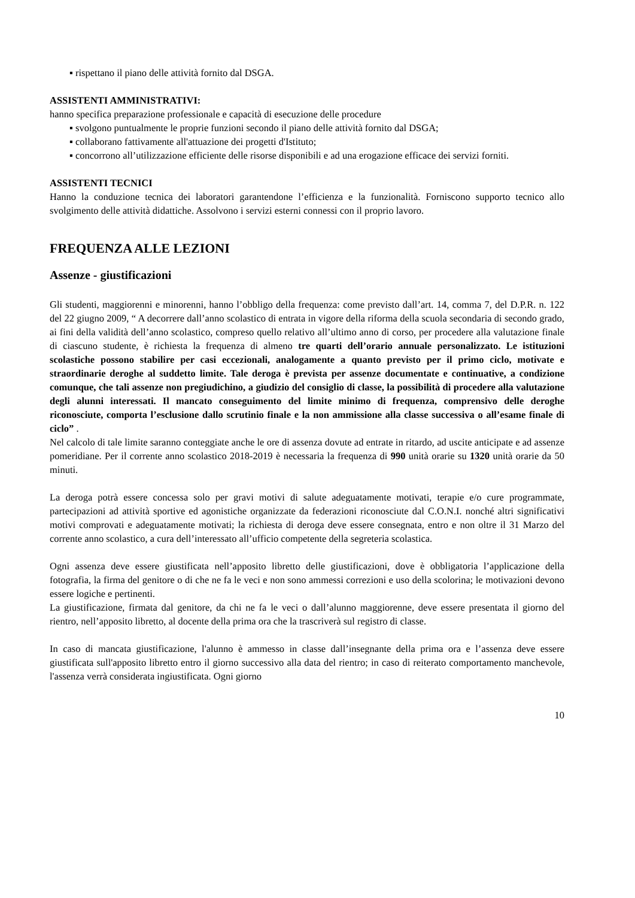▪ rispettano il piano delle attività fornito dal DSGA.
ASSISTENTI AMMINISTRATIVI:
hanno specifica preparazione professionale e capacità di esecuzione delle procedure
▪ svolgono puntualmente le proprie funzioni secondo il piano delle attività fornito dal DSGA;
▪ collaborano fattivamente all'attuazione dei progetti d'Istituto;
▪ concorrono all’utilizzazione efficiente delle risorse disponibili e ad una erogazione efficace dei servizi forniti.
ASSISTENTI TECNICI
Hanno la conduzione tecnica dei laboratori garantendone l’efficienza e la funzionalità. Forniscono supporto tecnico allo svolgimento delle attività didattiche. Assolvono i servizi esterni connessi con il proprio lavoro.
FREQUENZA ALLE LEZIONI
Assenze - giustificazioni
Gli studenti, maggiorenni e minorenni, hanno l’obbligo della frequenza: come previsto dall’art. 14, comma 7, del D.P.R. n. 122 del 22 giugno 2009, “ A decorrere dall’anno scolastico di entrata in vigore della riforma della scuola secondaria di secondo grado, ai fini della validità dell’anno scolastico, compreso quello relativo all’ultimo anno di corso, per procedere alla valutazione finale di ciascuno studente, è richiesta la frequenza di almeno tre quarti dell’orario annuale personalizzato. Le istituzioni scolastiche possono stabilire per casi eccezionali, analogamente a quanto previsto per il primo ciclo, motivate e straordinarie deroghe al suddetto limite. Tale deroga è prevista per assenze documentate e continuative, a condizione comunque, che tali assenze non pregiudichino, a giudizio del consiglio di classe, la possibilità di procedere alla valutazione degli alunni interessati. Il mancato conseguimento del limite minimo di frequenza, comprensivo delle deroghe riconosciute, comporta l’esclusione dallo scrutinio finale e la non ammissione alla classe successiva o all’esame finale di ciclo” .
Nel calcolo di tale limite saranno conteggiate anche le ore di assenza dovute ad entrate in ritardo, ad uscite anticipate e ad assenze pomeridiane. Per il corrente anno scolastico 2018-2019 è necessaria la frequenza di 990 unità orarie su 1320 unità orarie da 50 minuti.
La deroga potrà essere concessa solo per gravi motivi di salute adeguatamente motivati, terapie e/o cure programmate, partecipazioni ad attività sportive ed agonistiche organizzate da federazioni riconosciute dal C.O.N.I. nonché altri significativi motivi comprovati e adeguatamente motivati; la richiesta di deroga deve essere consegnata, entro e non oltre il 31 Marzo del corrente anno scolastico, a cura dell’interessato all’ufficio competente della segreteria scolastica.
Ogni assenza deve essere giustificata nell’apposito libretto delle giustificazioni, dove è obbligatoria l’applicazione della fotografia, la firma del genitore o di che ne fa le veci e non sono ammessi correzioni e uso della scolorina; le motivazioni devono essere logiche e pertinenti.
La giustificazione, firmata dal genitore, da chi ne fa le veci o dall’alunno maggiorenne, deve essere presentata il giorno del rientro, nell’apposito libretto, al docente della prima ora che la trascriverà sul registro di classe.
In caso di mancata giustificazione, l'alunno è ammesso in classe dall’insegnante della prima ora e l’assenza deve essere giustificata sull'apposito libretto entro il giorno successivo alla data del rientro; in caso di reiterato comportamento manchevole, l'assenza verrà considerata ingiustificata. Ogni giorno
10